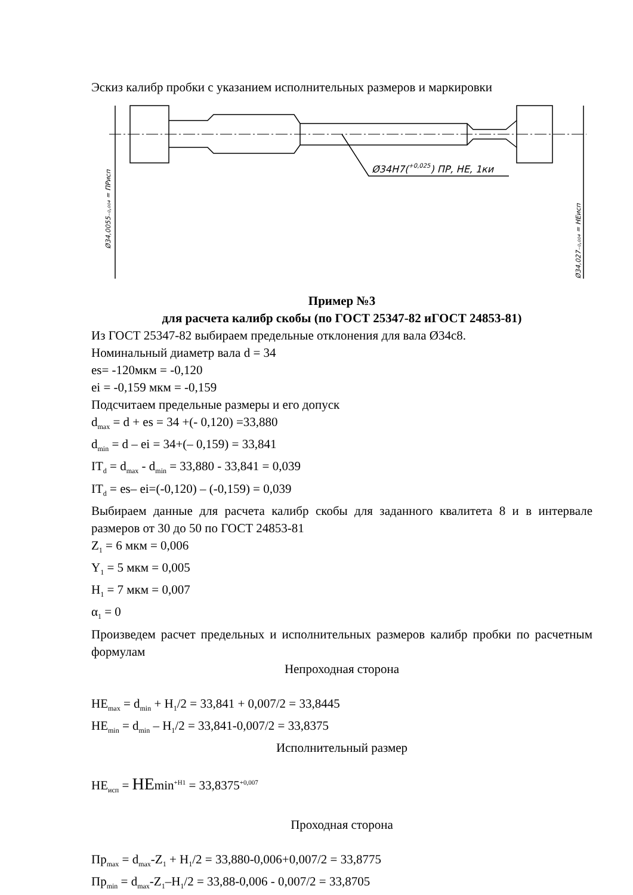Эскиз калибр пробки с указанием исполнительных размеров и маркировки
Ø34H7(+0,025) ПР, НЕ, 1ки
Ø34,0055₋₀,₀₀₄ = ПРисп
Ø34,027₋₀,₀₀₄ = НЕисп
Пример №3
для расчета калибр скобы (по ГОСТ 25347-82 иГОСТ 24853-81)
Из ГОСТ 25347-82 выбираем предельные отклонения для вала Ø34с8.
Номинальный диаметр вала d = 34
es= -120мкм = -0,120
ei = -0,159 мкм = -0,159
Подсчитаем предельные размеры и его допуск
d<sub>max</sub> = d + es = 34 +(- 0,120) =33,880
d<sub>min</sub> = d – ei = 34+(– 0,159) = 33,841
IT<sub>d</sub> = d<sub>max</sub> - d<sub>min</sub> = 33,880 - 33,841 = 0,039
IT<sub>d</sub> = es– ei=(-0,120) – (-0,159) = 0,039
Выбираем данные для расчета калибр скобы для заданного квалитета 8 и в интервале размеров от 30 до 50 по ГОСТ 24853-81
Z<sub>1</sub> = 6 мкм = 0,006
Y<sub>1</sub> = 5 мкм = 0,005
H<sub>1</sub> = 7 мкм = 0,007
α<sub>1</sub> = 0
Произведем расчет предельных и исполнительных размеров калибр пробки по расчетным формулам
Непроходная сторона
НЕ<sub>max</sub> = d<sub>min</sub> + H<sub>1</sub>/2 = 33,841 + 0,007/2 = 33,8445
НЕ<sub>min</sub> = d<sub>min</sub> – H<sub>1</sub>/2 = 33,841-0,007/2 = 33,8375
Исполнительный размер
НЕ<sub>исп</sub> = НЕmin<sup>+Н1</sup> = 33,8375<sup>+0,007</sup>
Проходная сторона
Пр<sub>max</sub> = d<sub>max</sub>-Z<sub>1</sub> + H<sub>1</sub>/2 = 33,880-0,006+0,007/2 = 33,8775
Пр<sub>min</sub> = d<sub>max</sub>-Z<sub>1</sub>–H<sub>1</sub>/2 = 33,88-0,006 - 0,007/2 = 33,8705